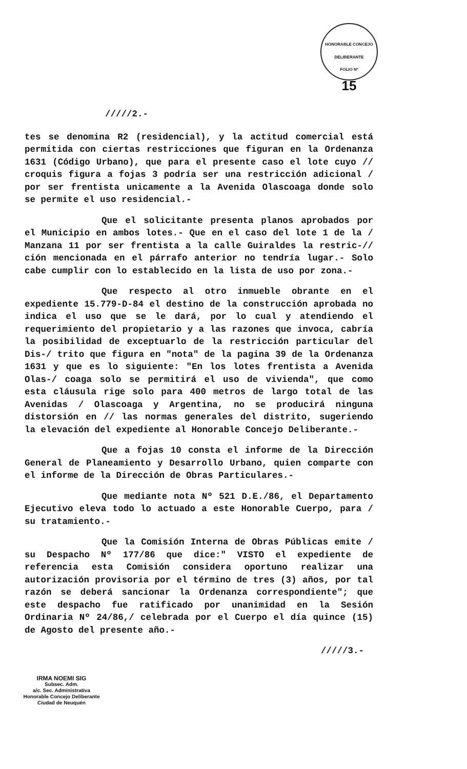HONORABLE CONCEJO DELIBERANTE
FOLIO Nº
15
/////2.-
tes se denomina R2 (residencial), y la actitud comercial está permitida con ciertas restricciones que figuran en la Ordenanza 1631 (Código Urbano), que para el presente caso el lote cuyo // croquis figura a fojas 3 podría ser una restricción adicional / por ser frentista unicamente a la Avenida Olascoaga donde solo se permite el uso residencial.-
Que el solicitante presenta planos aprobados por el Municipio en ambos lotes.- Que en el caso del lote 1 de la / Manzana 11 por ser frentista a la calle Guiraldes la restric-// ción mencionada en el párrafo anterior no tendría lugar.- Solo cabe cumplir con lo establecido en la lista de uso por zona.-
Que respecto al otro inmueble obrante en el expediente 15.779-D-84 el destino de la construcción aprobada no indica el uso que se le dará, por lo cual y atendiendo el requerimiento del propietario y a las razones que invoca, cabría la posibilidad de exceptuarlo de la restricción particular del Dis-/ trito que figura en "nota" de la pagina 39 de la Ordenanza 1631 y que es lo siguiente: "En los lotes frentista a Avenida Olas-/ coaga solo se permitirá el uso de vivienda", que como esta cláusula rige solo para 400 metros de largo total de las Avenidas / Olascoaga y Argentina, no se producirá ninguna distorsión en // las normas generales del distrito, sugeriendo la elevación del expediente al Honorable Concejo Deliberante.-
Que a fojas 10 consta el informe de la Dirección General de Planeamiento y Desarrollo Urbano, quien comparte con el informe de la Dirección de Obras Particulares.-
Que mediante nota Nº 521 D.E./86, el Departamento Ejecutivo eleva todo lo actuado a este Honorable Cuerpo, para / su tratamiento.-
Que la Comisión Interna de Obras Públicas emite / su Despacho Nº 177/86 que dice:" VISTO el expediente de referencia esta Comisión considera oportuno realizar una autorización provisoria por el término de tres (3) años, por tal razón se deberá sancionar la Ordenanza correspondiente"; que este despacho fue ratificado por unanimidad en la Sesión Ordinaria Nº 24/86,/ celebrada por el Cuerpo el día quince (15) de Agosto del presente año.-
IRMA NOEMI SIG
Subsec. Adm.
a/c. Sec. Administrativa
Honorable Concejo Deliberante
Ciudad de Neuquén
/////3.-